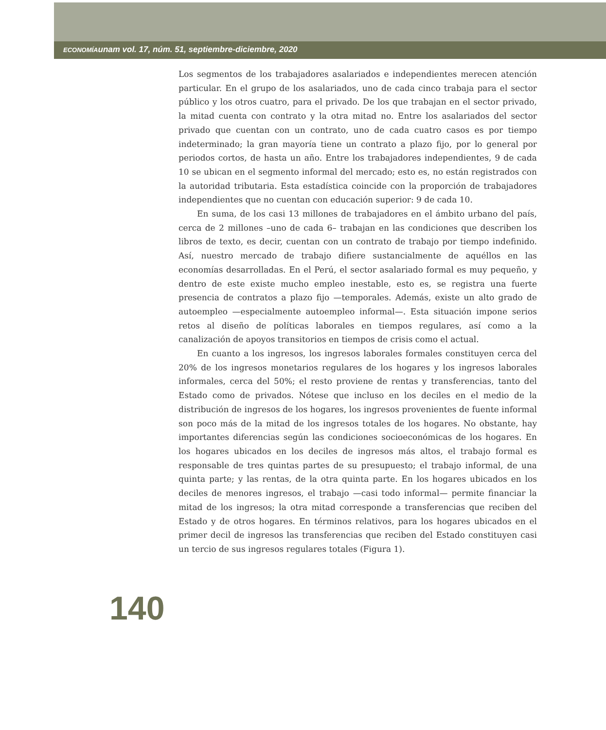ECONOMÍAunam vol. 17, núm. 51, septiembre-diciembre, 2020
Los segmentos de los trabajadores asalariados e independientes merecen atención particular. En el grupo de los asalariados, uno de cada cinco trabaja para el sector público y los otros cuatro, para el privado. De los que trabajan en el sector privado, la mitad cuenta con contrato y la otra mitad no. Entre los asalariados del sector privado que cuentan con un contrato, uno de cada cuatro casos es por tiempo indeterminado; la gran mayoría tiene un contrato a plazo fijo, por lo general por periodos cortos, de hasta un año. Entre los trabajadores independientes, 9 de cada 10 se ubican en el segmento informal del mercado; esto es, no están registrados con la autoridad tributaria. Esta estadística coincide con la proporción de trabajadores independientes que no cuentan con educación superior: 9 de cada 10.
En suma, de los casi 13 millones de trabajadores en el ámbito urbano del país, cerca de 2 millones –uno de cada 6– trabajan en las condiciones que describen los libros de texto, es decir, cuentan con un contrato de trabajo por tiempo indefinido. Así, nuestro mercado de trabajo difiere sustancialmente de aquéllos en las economías desarrolladas. En el Perú, el sector asalariado formal es muy pequeño, y dentro de este existe mucho empleo inestable, esto es, se registra una fuerte presencia de contratos a plazo fijo —temporales. Además, existe un alto grado de autoempleo —especialmente autoempleo informal—. Esta situación impone serios retos al diseño de políticas laborales en tiempos regulares, así como a la canalización de apoyos transitorios en tiempos de crisis como el actual.
En cuanto a los ingresos, los ingresos laborales formales constituyen cerca del 20% de los ingresos monetarios regulares de los hogares y los ingresos laborales informales, cerca del 50%; el resto proviene de rentas y transferencias, tanto del Estado como de privados. Nótese que incluso en los deciles en el medio de la distribución de ingresos de los hogares, los ingresos provenientes de fuente informal son poco más de la mitad de los ingresos totales de los hogares. No obstante, hay importantes diferencias según las condiciones socioeconómicas de los hogares. En los hogares ubicados en los deciles de ingresos más altos, el trabajo formal es responsable de tres quintas partes de su presupuesto; el trabajo informal, de una quinta parte; y las rentas, de la otra quinta parte. En los hogares ubicados en los deciles de menores ingresos, el trabajo —casi todo informal— permite financiar la mitad de los ingresos; la otra mitad corresponde a transferencias que reciben del Estado y de otros hogares. En términos relativos, para los hogares ubicados en el primer decil de ingresos las transferencias que reciben del Estado constituyen casi un tercio de sus ingresos regulares totales (Figura 1).
140